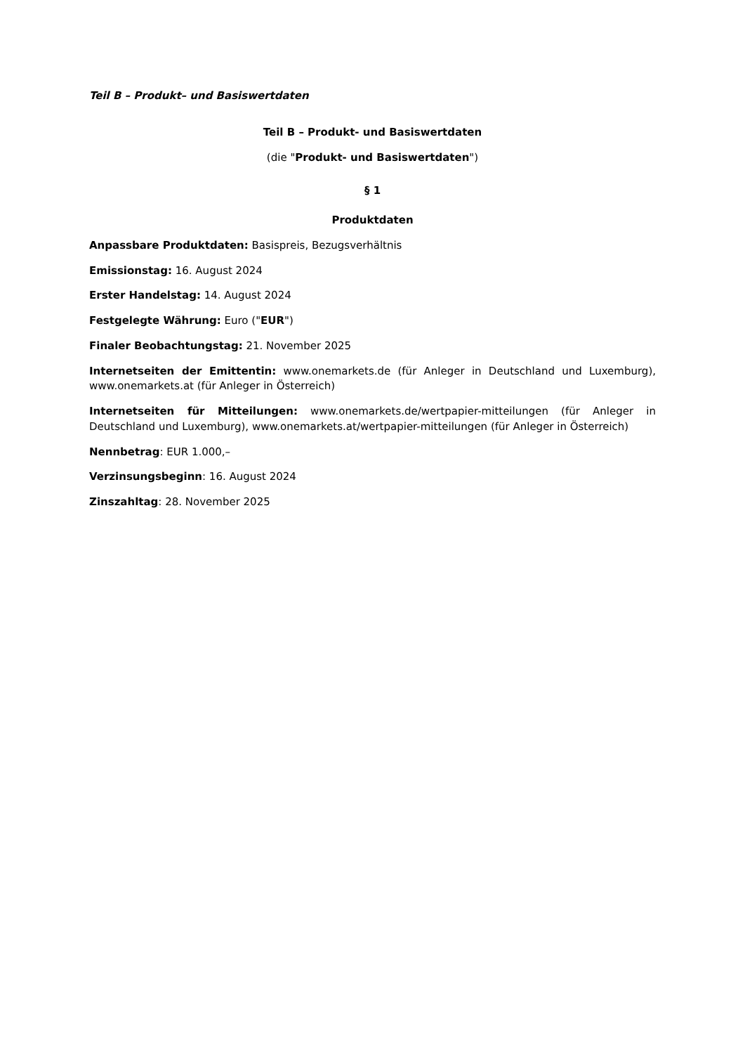Teil B – Produkt– und Basiswertdaten
Teil B – Produkt- und Basiswertdaten
(die "Produkt- und Basiswertdaten")
§ 1
Produktdaten
Anpassbare Produktdaten: Basispreis, Bezugsverhältnis
Emissionstag: 16. August 2024
Erster Handelstag: 14. August 2024
Festgelegte Währung: Euro ("EUR")
Finaler Beobachtungstag: 21. November 2025
Internetseiten der Emittentin: www.onemarkets.de (für Anleger in Deutschland und Luxemburg), www.onemarkets.at (für Anleger in Österreich)
Internetseiten für Mitteilungen: www.onemarkets.de/wertpapier-mitteilungen (für Anleger in Deutschland und Luxemburg), www.onemarkets.at/wertpapier-mitteilungen (für Anleger in Österreich)
Nennbetrag: EUR 1.000,–
Verzinsungsbeginn: 16. August 2024
Zinszahltag: 28. November 2025